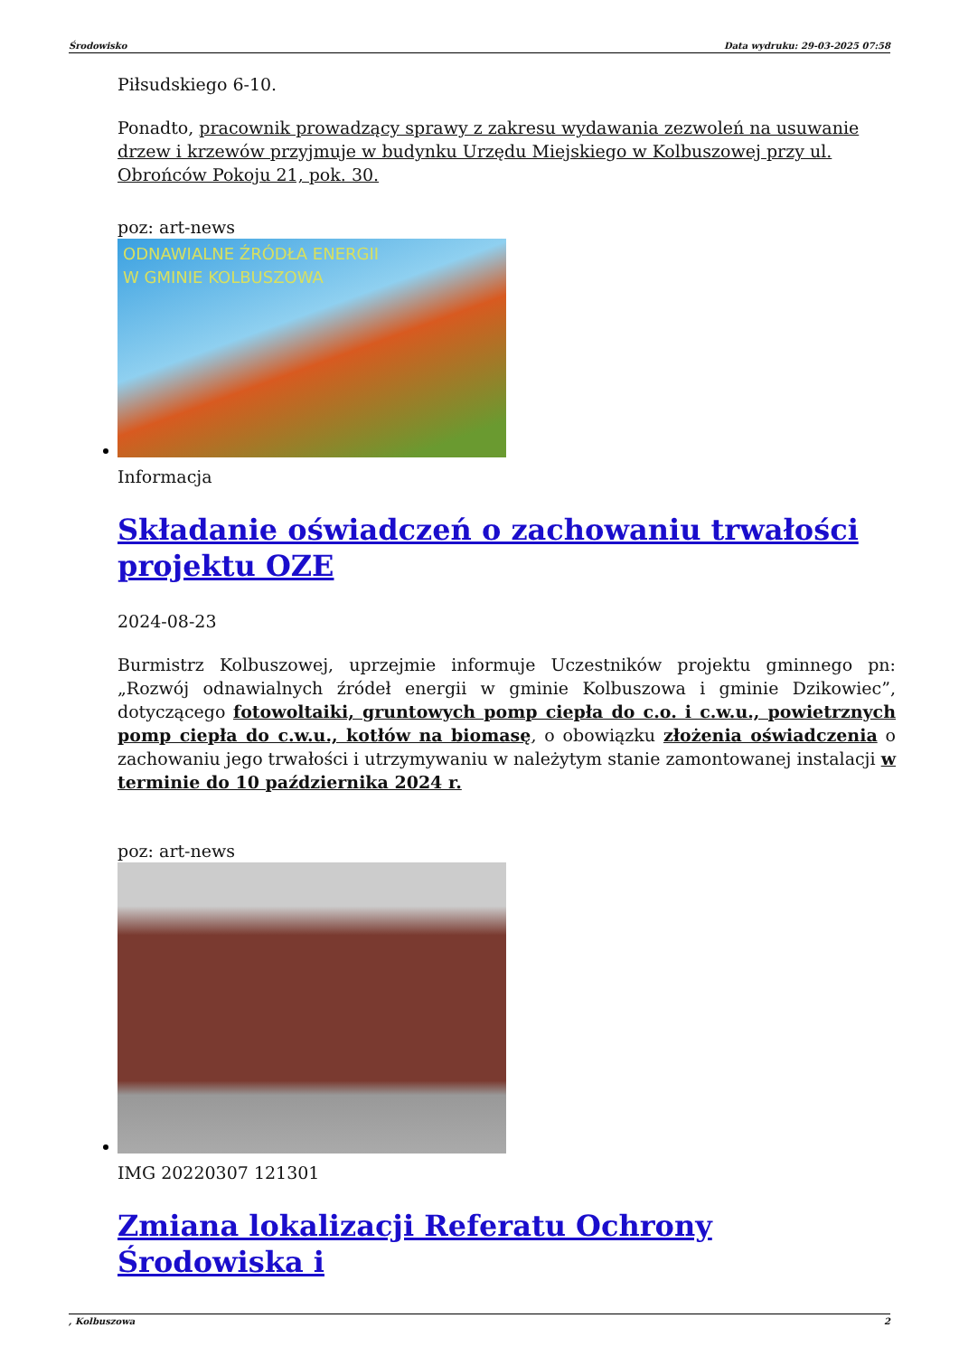Środowisko Data wydruku: 29-03-2025 07:58
Piłsudskiego 6-10.
Ponadto, pracownik prowadzący sprawy z zakresu wydawania zezwoleń na usuwanie drzew i krzewów przyjmuje w budynku Urzędu Miejskiego w Kolbuszowej przy ul. Obrońców Pokoju 21, pok. 30.
poz: art-news
ODNAWIALNE ŹRÓDŁA ENERGII
W GMINIE KOLBUSZOWA
Informacja
Składanie oświadczeń o zachowaniu trwałości projektu OZE
2024-08-23
Burmistrz Kolbuszowej, uprzejmie informuje Uczestników projektu gminnego pn: „Rozwój odnawialnych źródeł energii w gminie Kolbuszowa i gminie Dzikowiec”, dotyczącego fotowoltaiki, gruntowych pomp ciepła do c.o. i c.w.u., powietrznych pomp ciepła do c.w.u., kotłów na biomasę, o obowiązku złożenia oświadczenia o zachowaniu jego trwałości i utrzymywaniu w należytym stanie zamontowanej instalacji w terminie do 10 października 2024 r.
poz: art-news
IMG 20220307 121301
Zmiana lokalizacji Referatu Ochrony Środowiska i
, Kolbuszowa 2